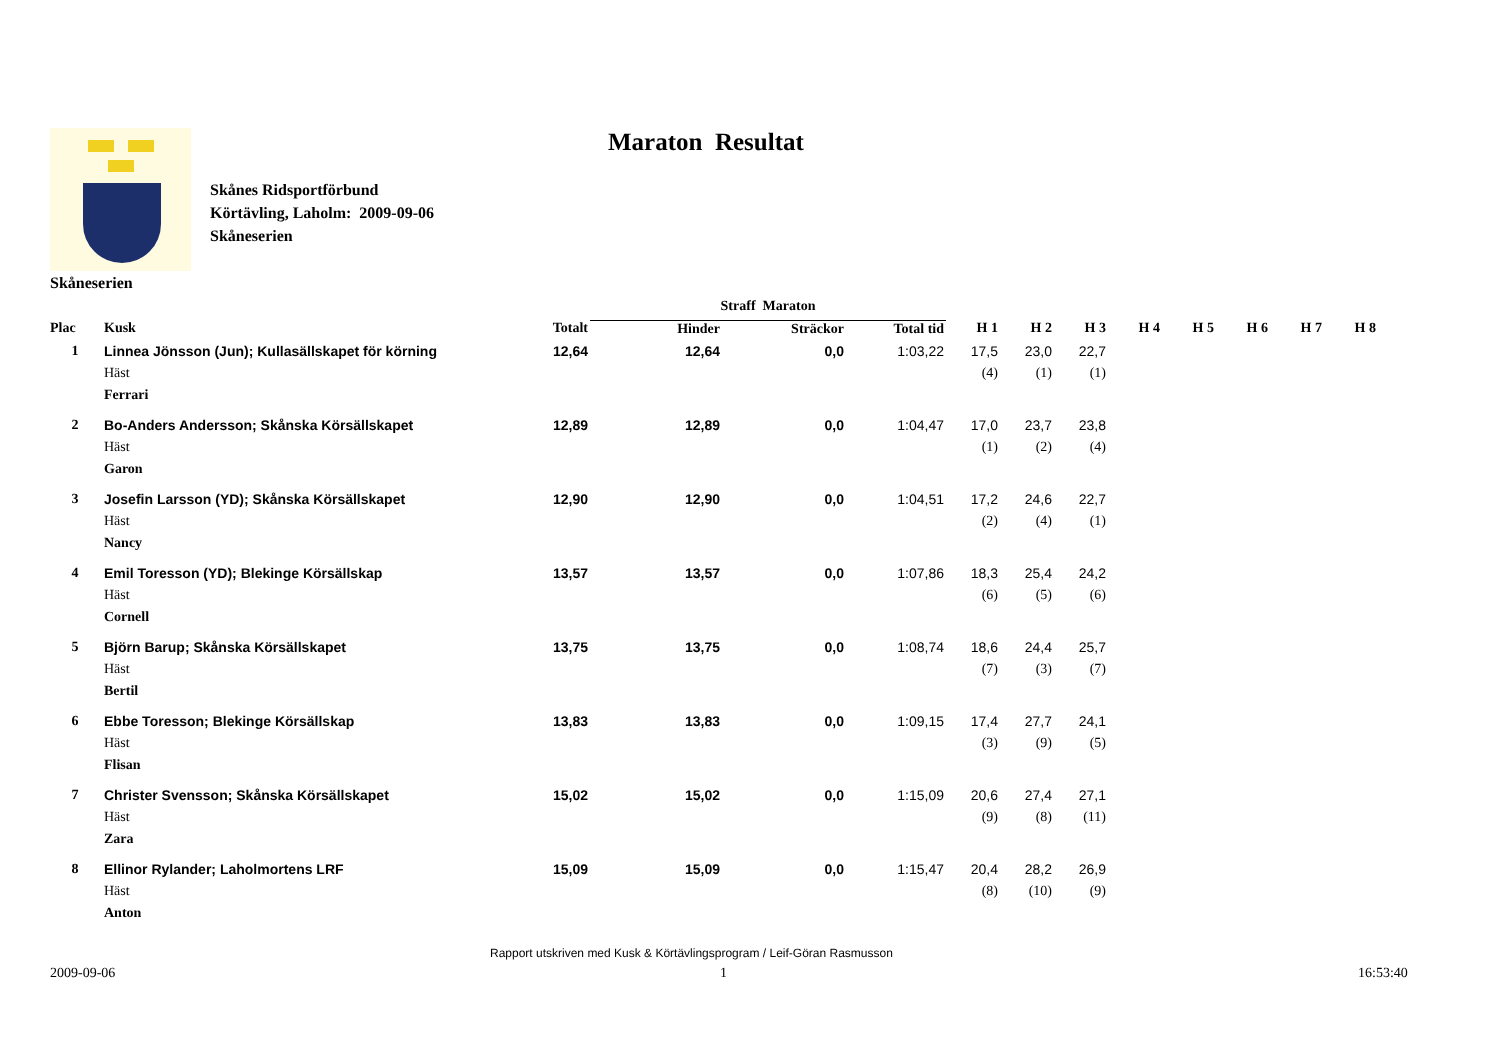Maraton Resultat
Skånes Ridsportförbund
Körtävling, Laholm: 2009-09-06
Skåneserien
Skåneserien
| | | | Straff Maraton | | | | | | | | | | |
| --- | --- | --- | --- | --- | --- | --- | --- | --- | --- | --- | --- | --- | --- |
| Plac | Kusk | Totalt | Hinder | Sträckor | Total tid | H 1 | H 2 | H 3 | H 4 | H 5 | H 6 | H 7 | H 8 |
| 1 | Linnea Jönsson (Jun); Kullasällskapet för körning | 12,64 | 12,64 | 0,0 | 1:03,22 | 17,5 | 23,0 | 22,7 | | | | | |
| | Häst | | | | | (4) | (1) | (1) | | | | | |
| | Ferrari | | | | | | | | | | | | |
| 2 | Bo-Anders Andersson; Skånska Körsällskapet | 12,89 | 12,89 | 0,0 | 1:04,47 | 17,0 | 23,7 | 23,8 | | | | | |
| | Häst | | | | | (1) | (2) | (4) | | | | | |
| | Garon | | | | | | | | | | | | |
| 3 | Josefin Larsson (YD); Skånska Körsällskapet | 12,90 | 12,90 | 0,0 | 1:04,51 | 17,2 | 24,6 | 22,7 | | | | | |
| | Häst | | | | | (2) | (4) | (1) | | | | | |
| | Nancy | | | | | | | | | | | | |
| 4 | Emil Toresson (YD); Blekinge Körsällskap | 13,57 | 13,57 | 0,0 | 1:07,86 | 18,3 | 25,4 | 24,2 | | | | | |
| | Häst | | | | | (6) | (5) | (6) | | | | | |
| | Cornell | | | | | | | | | | | | |
| 5 | Björn Barup; Skånska Körsällskapet | 13,75 | 13,75 | 0,0 | 1:08,74 | 18,6 | 24,4 | 25,7 | | | | | |
| | Häst | | | | | (7) | (3) | (7) | | | | | |
| | Bertil | | | | | | | | | | | | |
| 6 | Ebbe Toresson; Blekinge Körsällskap | 13,83 | 13,83 | 0,0 | 1:09,15 | 17,4 | 27,7 | 24,1 | | | | | |
| | Häst | | | | | (3) | (9) | (5) | | | | | |
| | Flisan | | | | | | | | | | | | |
| 7 | Christer Svensson; Skånska Körsällskapet | 15,02 | 15,02 | 0,0 | 1:15,09 | 20,6 | 27,4 | 27,1 | | | | | |
| | Häst | | | | | (9) | (8) | (11) | | | | | |
| | Zara | | | | | | | | | | | | |
| 8 | Ellinor Rylander; Laholmortens LRF | 15,09 | 15,09 | 0,0 | 1:15,47 | 20,4 | 28,2 | 26,9 | | | | | |
| | Häst | | | | | (8) | (10) | (9) | | | | | |
| | Anton | | | | | | | | | | | | |
Rapport utskriven med Kusk & Körtävlingsprogram / Leif-Göran Rasmusson
2009-09-06 1 16:53:40